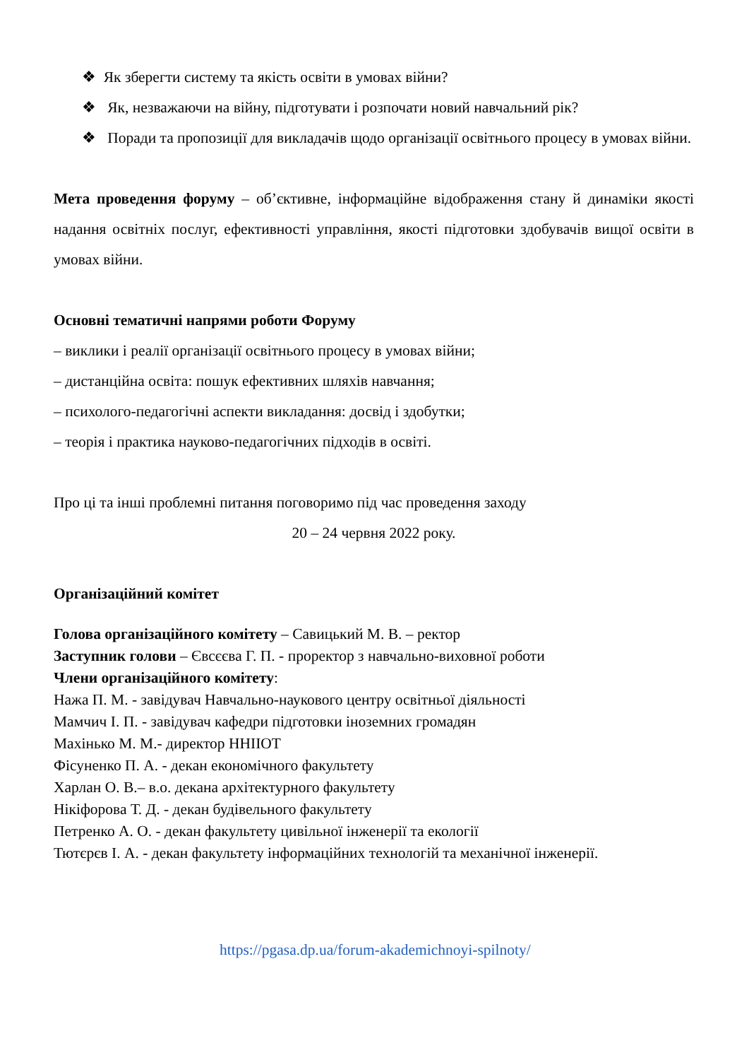❖ Як зберегти систему та якість освіти в умовах війни?
❖ Як, незважаючи на війну, підготувати і розпочати новий навчальний рік?
❖ Поради та пропозиції для викладачів щодо організації освітнього процесу в умовах війни.
Мета проведення форуму – об’єктивне, інформаційне відображення стану й динаміки якості надання освітніх послуг, ефективності управління, якості підготовки здобувачів вищої освіти в умовах війни.
Основні тематичні напрями роботи Форуму
– виклики і реалії організації освітнього процесу в умовах війни;
– дистанційна освіта: пошук ефективних шляхів навчання;
– психолого-педагогічні аспекти викладання: досвід і здобутки;
– теорія і практика науково-педагогічних підходів в освіті.
Про ці та інші проблемні питання поговоримо під час проведення заходу
20 – 24 червня 2022 року.
Організаційний комітет
Голова організаційного комітету – Савицький М. В. – ректор
Заступник голови – Євсєєва Г. П. - проректор з навчально-виховної роботи
Члени організаційного комітету:
Нажа П. М. - завідувач Навчально-наукового центру освітньої діяльності
Мамчич І. П. - завідувач кафедри підготовки іноземних громадян
Махінько М. М.- директор ННІІОТ
Фісуненко П. А. - декан економічного факультету
Харлан О. В.– в.о. декана архітектурного факультету
Нікіфорова Т. Д. - декан будівельного факультету
Петренко А. О. - декан факультету цивільної інженерії та екології
Тютєрєв І. А. - декан факультету інформаційних технологій та механічної інженерії.
https://pgasa.dp.ua/forum-akademichnoyi-spilnoty/